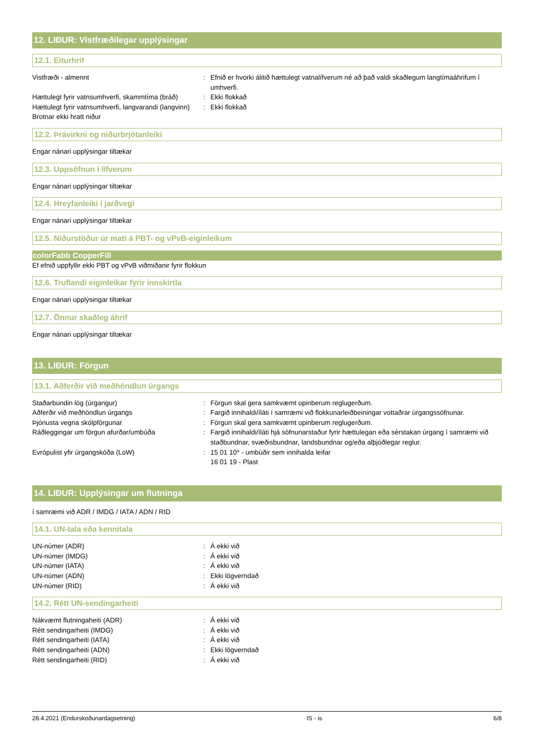12. LIÐUR: Vistfræðilegar upplýsingar
12.1. Eiturhrif
Vistfræði - almennt : Efnið er hvorki álitið hættulegt vatnalífverum né að það valdi skaðlegum langtímaáhrifum í umhverfi.
Hættulegt fyrir vatnsumhverfi, skammtíma (bráð)
: Ekki flokkað
Hættulegt fyrir vatnsumhverfi, langvarandi (langvinn)
: Ekki flokkað
Brotnar ekki hratt niður
12.2. Þrávirkni og niðurbrjótanleiki
Engar nánari upplýsingar tiltækar
12.3. Uppsöfnun í lífverum
Engar nánari upplýsingar tiltækar
12.4. Hreyfanleiki í jarðvegi
Engar nánari upplýsingar tiltækar
12.5. Niðurstöður úr mati á PBT- og vPvB-eiginleikum
colorFabb CopperFill
Ef efnið uppfyllir ekki PBT og vPvB viðmiðanir fyrir flokkun
12.6. Truflandi eiginleikar fyrir innskirtla
Engar nánari upplýsingar tiltækar
12.7. Önnur skaðleg áhrif
Engar nánari upplýsingar tiltækar
13. LIÐUR: Förgun
13.1. Aðferðir við meðhöndlun úrgangs
Staðarbundin lög (úrgangur) : Förgun skal gera samkvæmt opinberum reglugerðum.
Aðferðir við meðhöndlun úrgangs : Fargið innihaldi/íláti í samræmi við flokkunarleiðbeiningar vottaðrar úrgangssöfnunar.
Þjónusta vegna skólpförgunar : Förgun skal gera samkvæmt opinberum reglugerðum.
Ráðleggingar um förgun afurðar/umbúða : Fargið innihaldi/íláti hjá söfnunarstaður fyrir hættulegan eða sérstakan úrgang í samræmi við staðbundnar, svæðisbundnar, landsbundnar og/eða alþjóðlegar reglur.
Evrópulist yfir úrgangskóða (LoW) : 15 01 10* - umbúðir sem innihalda leifar
16 01 19 - Plast
14. LIÐUR: Upplýsingar um flutninga
í samræmi við ADR / IMDG / IATA / ADN / RID
14.1. UN-tala eða kennitala
UN-númer (ADR) : Á ekki við
UN-númer (IMDG) : Á ekki við
UN-númer (IATA) : Á ekki við
UN-númer (ADN) : Ekki lögverndað
UN-númer (RID) : Á ekki við
14.2. Rétt UN-sendingarheiti
Nákvæmt flutningaheiti (ADR) : Á ekki við
Rétt sendingarheiti (IMDG) : Á ekki við
Rétt sendingarheiti (IATA) : Á ekki við
Rétt sendingarheiti (ADN) : Ekki lögverndað
Rétt sendingarheiti (RID) : Á ekki við
28.4.2021 (Endurskoðunardagsetning) IS - is 6/8